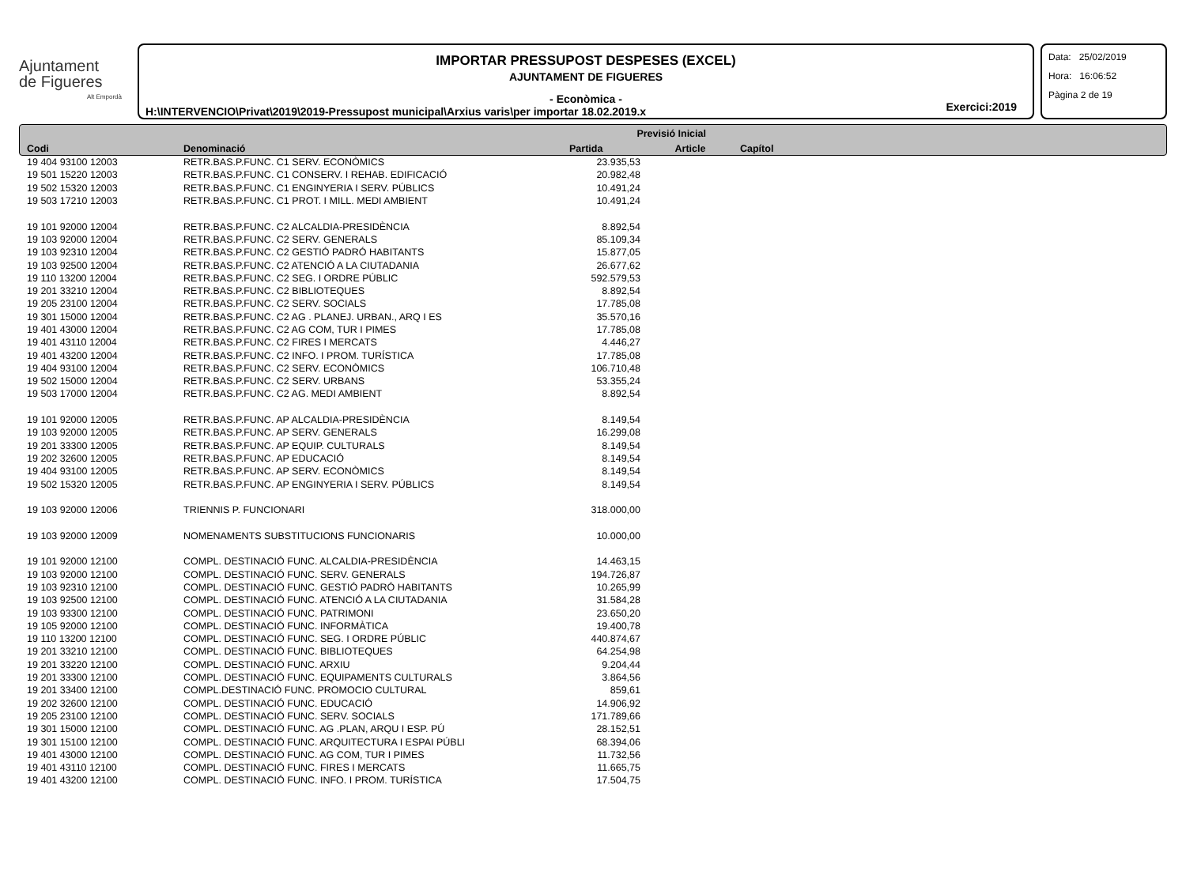Ajuntament
de Figueres
Alt Empordà
IMPORTAR PRESSUPOST DESPESES (EXCEL)
AJUNTAMENT DE FIGUERES
- Econòmica -
H:\INTERVENCIO\Privat\2019\2019-Pressupost municipal\Arxius varis\per importar 18.02.2019.x
Exercici:2019
Data: 25/02/2019
Hora: 16:06:52
Pàgina 2 de 19
| | | Previsió Inicial | | |
| --- | --- | --- | --- | --- |
| Codi | Denominació | Partida | Article | Capítol |
| 19 404 93100 12003 | RETR.BAS.P.FUNC. C1 SERV. ECONÒMICS | 23.935,53 | | |
| 19 501 15220 12003 | RETR.BAS.P.FUNC. C1 CONSERV. I REHAB. EDIFICACIÓ | 20.982,48 | | |
| 19 502 15320 12003 | RETR.BAS.P.FUNC. C1 ENGINYERIA I SERV. PÚBLICS | 10.491,24 | | |
| 19 503 17210 12003 | RETR.BAS.P.FUNC. C1 PROT. I MILL. MEDI AMBIENT | 10.491,24 | | |
| 19 101 92000 12004 | RETR.BAS.P.FUNC. C2 ALCALDIA-PRESIDÈNCIA | 8.892,54 | | |
| 19 103 92000 12004 | RETR.BAS.P.FUNC. C2 SERV. GENERALS | 85.109,34 | | |
| 19 103 92310 12004 | RETR.BAS.P.FUNC. C2 GESTIÓ PADRÓ HABITANTS | 15.877,05 | | |
| 19 103 92500 12004 | RETR.BAS.P.FUNC. C2 ATENCIÓ A LA CIUTADANIA | 26.677,62 | | |
| 19 110 13200 12004 | RETR.BAS.P.FUNC. C2 SEG. I ORDRE PÚBLIC | 592.579,53 | | |
| 19 201 33210 12004 | RETR.BAS.P.FUNC. C2 BIBLIOTEQUES | 8.892,54 | | |
| 19 205 23100 12004 | RETR.BAS.P.FUNC. C2 SERV. SOCIALS | 17.785,08 | | |
| 19 301 15000 12004 | RETR.BAS.P.FUNC. C2 AG . PLANEJ. URBAN., ARQ I ES | 35.570,16 | | |
| 19 401 43000 12004 | RETR.BAS.P.FUNC. C2 AG COM, TUR I PIMES | 17.785,08 | | |
| 19 401 43110 12004 | RETR.BAS.P.FUNC. C2 FIRES I MERCATS | 4.446,27 | | |
| 19 401 43200 12004 | RETR.BAS.P.FUNC. C2 INFO. I PROM. TURÍSTICA | 17.785,08 | | |
| 19 404 93100 12004 | RETR.BAS.P.FUNC. C2 SERV. ECONÒMICS | 106.710,48 | | |
| 19 502 15000 12004 | RETR.BAS.P.FUNC. C2 SERV. URBANS | 53.355,24 | | |
| 19 503 17000 12004 | RETR.BAS.P.FUNC. C2 AG. MEDI AMBIENT | 8.892,54 | | |
| 19 101 92000 12005 | RETR.BAS.P.FUNC. AP ALCALDIA-PRESIDÈNCIA | 8.149,54 | | |
| 19 103 92000 12005 | RETR.BAS.P.FUNC. AP SERV. GENERALS | 16.299,08 | | |
| 19 201 33300 12005 | RETR.BAS.P.FUNC. AP EQUIP. CULTURALS | 8.149,54 | | |
| 19 202 32600 12005 | RETR.BAS.P.FUNC. AP EDUCACIÓ | 8.149,54 | | |
| 19 404 93100 12005 | RETR.BAS.P.FUNC. AP SERV. ECONÒMICS | 8.149,54 | | |
| 19 502 15320 12005 | RETR.BAS.P.FUNC. AP ENGINYERIA I SERV. PÚBLICS | 8.149,54 | | |
| 19 103 92000 12006 | TRIENNIS P. FUNCIONARI | 318.000,00 | | |
| 19 103 92000 12009 | NOMENAMENTS SUBSTITUCIONS FUNCIONARIS | 10.000,00 | | |
| 19 101 92000 12100 | COMPL. DESTINACIÓ FUNC. ALCALDIA-PRESIDÈNCIA | 14.463,15 | | |
| 19 103 92000 12100 | COMPL. DESTINACIÓ FUNC. SERV. GENERALS | 194.726,87 | | |
| 19 103 92310 12100 | COMPL. DESTINACIÓ FUNC. GESTIÓ PADRÓ HABITANTS | 10.265,99 | | |
| 19 103 92500 12100 | COMPL. DESTINACIÓ FUNC. ATENCIÓ A LA CIUTADANIA | 31.584,28 | | |
| 19 103 93300 12100 | COMPL. DESTINACIÓ FUNC. PATRIMONI | 23.650,20 | | |
| 19 105 92000 12100 | COMPL. DESTINACIÓ FUNC. INFORMÀTICA | 19.400,78 | | |
| 19 110 13200 12100 | COMPL. DESTINACIÓ FUNC. SEG. I ORDRE PÚBLIC | 440.874,67 | | |
| 19 201 33210 12100 | COMPL. DESTINACIÓ FUNC. BIBLIOTEQUES | 64.254,98 | | |
| 19 201 33220 12100 | COMPL. DESTINACIÓ FUNC. ARXIU | 9.204,44 | | |
| 19 201 33300 12100 | COMPL. DESTINACIÓ FUNC. EQUIPAMENTS CULTURALS | 3.864,56 | | |
| 19 201 33400 12100 | COMPL.DESTINACIÓ FUNC. PROMOCIO CULTURAL | 859,61 | | |
| 19 202 32600 12100 | COMPL. DESTINACIÓ FUNC. EDUCACIÓ | 14.906,92 | | |
| 19 205 23100 12100 | COMPL. DESTINACIÓ FUNC. SERV. SOCIALS | 171.789,66 | | |
| 19 301 15000 12100 | COMPL. DESTINACIÓ FUNC. AG .PLAN, ARQU I ESP. PÚ | 28.152,51 | | |
| 19 301 15100 12100 | COMPL. DESTINACIÓ FUNC. ARQUITECTURA I ESPAI PÚBLI | 68.394,06 | | |
| 19 401 43000 12100 | COMPL. DESTINACIÓ FUNC. AG COM, TUR I PIMES | 11.732,56 | | |
| 19 401 43110 12100 | COMPL. DESTINACIÓ FUNC. FIRES I MERCATS | 11.665,75 | | |
| 19 401 43200 12100 | COMPL. DESTINACIÓ FUNC. INFO. I PROM. TURÍSTICA | 17.504,75 | | |